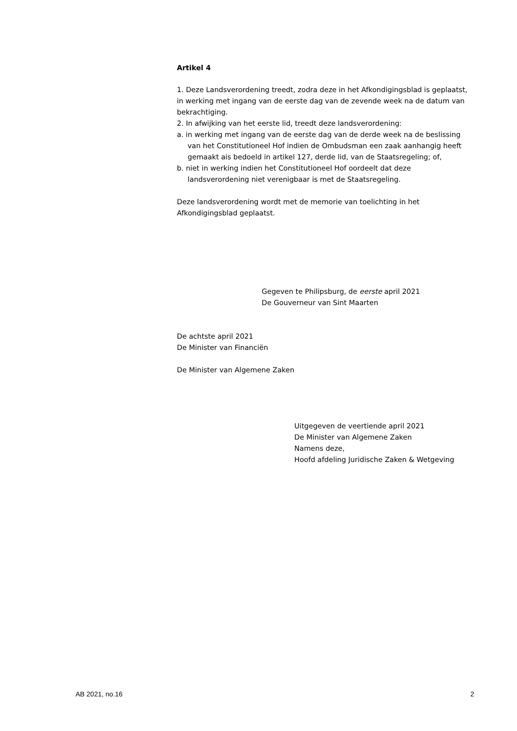Artikel 4
1. Deze Landsverordening treedt, zodra deze in het Afkondigingsblad is geplaatst, in werking met ingang van de eerste dag van de zevende week na de datum van bekrachtiging.
2. In afwijking van het eerste lid, treedt deze landsverordening:
a. in werking met ingang van de eerste dag van de derde week na de beslissing van het Constitutioneel Hof indien de Ombudsman een zaak aanhangig heeft gemaakt ais bedoeld in artikel 127, derde lid, van de Staatsregeling; of,
b. niet in werking indien het Constitutioneel Hof oordeelt dat deze landsverordening niet verenigbaar is met de Staatsregeling.
Deze landsverordening wordt met de memorie van toelichting in het Afkondigingsblad geplaatst.
Gegeven te Philipsburg, de eerste april 2021
De Gouverneur van Sint Maarten
De achtste april 2021
De Minister van Financiën
De Minister van Algemene Zaken
Uitgegeven de veertiende april 2021
De Minister van Algemene Zaken
Namens deze,
Hoofd afdeling Juridische Zaken & Wetgeving
AB 2021, no.16 2